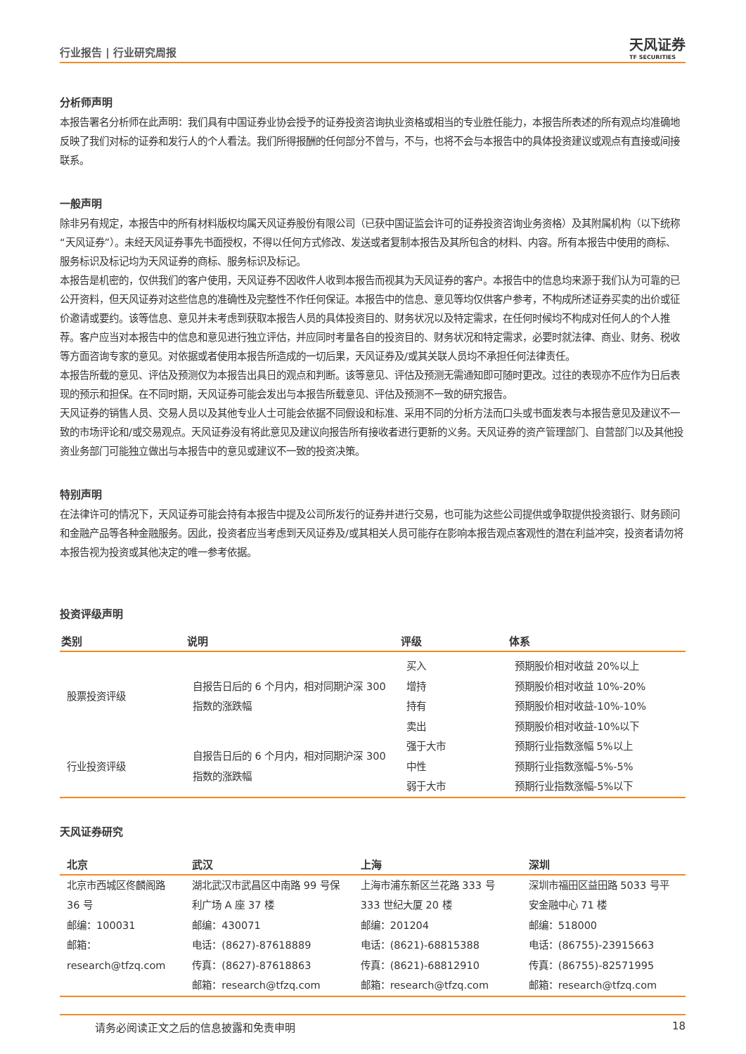行业报告 | 行业研究周报
天风证券
TF SECURITIES
分析师声明
本报告署名分析师在此声明：我们具有中国证券业协会授予的证券投资咨询执业资格或相当的专业胜任能力，本报告所表述的所有观点均准确地反映了我们对标的证券和发行人的个人看法。我们所得报酬的任何部分不曾与，不与，也将不会与本报告中的具体投资建议或观点有直接或间接联系。
一般声明
除非另有规定，本报告中的所有材料版权均属天风证券股份有限公司（已获中国证监会许可的证券投资咨询业务资格）及其附属机构（以下统称“天风证券”）。未经天风证券事先书面授权，不得以任何方式修改、发送或者复制本报告及其所包含的材料、内容。所有本报告中使用的商标、服务标识及标记均为天风证券的商标、服务标识及标记。
本报告是机密的，仅供我们的客户使用，天风证券不因收件人收到本报告而视其为天风证券的客户。本报告中的信息均来源于我们认为可靠的已公开资料，但天风证券对这些信息的准确性及完整性不作任何保证。本报告中的信息、意见等均仅供客户参考，不构成所述证券买卖的出价或征价邀请或要约。该等信息、意见并未考虑到获取本报告人员的具体投资目的、财务状况以及特定需求，在任何时候均不构成对任何人的个人推荐。客户应当对本报告中的信息和意见进行独立评估，并应同时考量各自的投资目的、财务状况和特定需求，必要时就法律、商业、财务、税收等方面咨询专家的意见。对依据或者使用本报告所造成的一切后果，天风证券及/或其关联人员均不承担任何法律责任。
本报告所载的意见、评估及预测仅为本报告出具日的观点和判断。该等意见、评估及预测无需通知即可随时更改。过往的表现亦不应作为日后表现的预示和担保。在不同时期，天风证券可能会发出与本报告所载意见、评估及预测不一致的研究报告。
天风证券的销售人员、交易人员以及其他专业人士可能会依据不同假设和标准、采用不同的分析方法而口头或书面发表与本报告意见及建议不一致的市场评论和/或交易观点。天风证券没有将此意见及建议向报告所有接收者进行更新的义务。天风证券的资产管理部门、自营部门以及其他投资业务部门可能独立做出与本报告中的意见或建议不一致的投资决策。
特别声明
在法律许可的情况下，天风证券可能会持有本报告中提及公司所发行的证券并进行交易，也可能为这些公司提供或争取提供投资银行、财务顾问和金融产品等各种金融服务。因此，投资者应当考虑到天风证券及/或其相关人员可能存在影响本报告观点客观性的潜在利益冲突，投资者请勿将本报告视为投资或其他决定的唯一参考依据。
投资评级声明
| 类别 | 说明 | 评级 | 体系 |
| --- | --- | --- | --- |
| 股票投资评级 | 自报告日后的 6 个月内，相对同期沪深 300 指数的涨跌幅 | 买入 增持 持有 卖出 | 预期股价相对收益 20%以上 预期股价相对收益 10%-20% 预期股价相对收益-10%-10% 预期股价相对收益-10%以下 |
| 行业投资评级 | 自报告日后的 6 个月内，相对同期沪深 300 指数的涨跌幅 | 强于大市 中性 弱于大市 | 预期行业指数涨幅 5%以上 预期行业指数涨幅-5%-5% 预期行业指数涨幅-5%以下 |
天风证券研究
| 北京 | 武汉 | 上海 | 深圳 |
| --- | --- | --- | --- |
| 北京市西城区佟麟阁路 36 号 邮编：100031 邮箱：research@tfzq.com | 湖北武汉市武昌区中南路 99 号保利广场 A 座 37 楼 邮编：430071 电话：(8627)-87618889 传真：(8627)-87618863 邮箱：research@tfzq.com | 上海市浦东新区兰花路 333 号 333 世纪大厦 20 楼 邮编：201204 电话：(8621)-68815388 传真：(8621)-68812910 邮箱：research@tfzq.com | 深圳市福田区益田路 5033 号平安金融中心 71 楼 邮编：518000 电话：(86755)-23915663 传真：(86755)-82571995 邮箱：research@tfzq.com |
请务必阅读正文之后的信息披露和免责申明 18